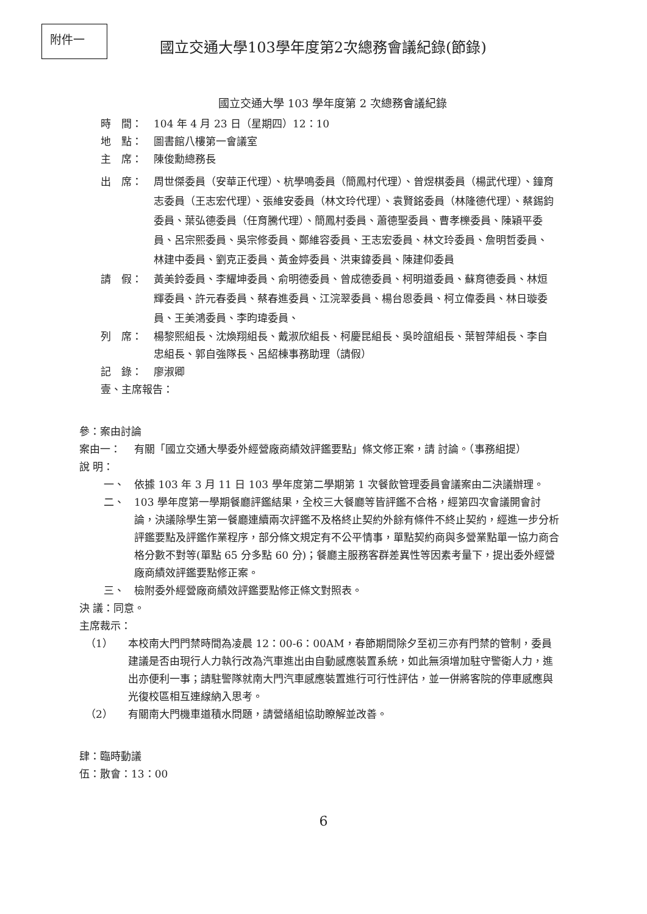附件一
國立交通大學103學年度第2次總務會議紀錄(節錄)
國立交通大學 103 學年度第 2 次總務會議紀錄
時　間： 104 年 4 月 23 日（星期四）12：10
地　點： 圖書館八樓第一會議室
主　席： 陳俊勳總務長
出　席： 周世傑委員（安華正代理）、杭學鳴委員（簡鳳村代理）、曾煜棋委員（楊武代理）、鐘育志委員（王志宏代理）、張維安委員（林文玲代理）、袁賢銘委員（林隆德代理）、蔡錫鈞委員、葉弘德委員（任育騰代理）、簡鳳村委員、蕭德聖委員、曹孝櫟委員、陳穎平委員、呂宗熙委員、吳宗修委員、鄭維容委員、王志宏委員、林文玲委員、詹明哲委員、林建中委員、劉克正委員、黃金婷委員、洪東鍏委員、陳建仰委員
請　假： 黃美鈴委員、李耀坤委員、俞明德委員、曾成德委員、柯明道委員、蘇育德委員、林烜輝委員、許元春委員、蔡春進委員、江浣翠委員、楊台恩委員、柯立偉委員、林日璇委員、王美鴻委員、李昀瑋委員、
列　席： 楊黎熙組長、沈煥翔組長、戴淑欣組長、柯慶昆組長、吳昤誼組長、葉智萍組長、李自忠組長、郭自強隊長、呂紹棟事務助理（請假）
記　錄： 廖淑卿
壹、主席報告：
參：案由討論
案由一： 有關「國立交通大學委外經營廠商績效評鑑要點」條文修正案，請 討論。（事務組提）
說 明：
一、 依據 103 年 3 月 11 日 103 學年度第二學期第 1 次餐飲管理委員會議案由二決議辦理。
二、 103 學年度第一學期餐廳評鑑結果，全校三大餐廳等皆評鑑不合格，經第四次會議開會討論，決議除學生第一餐廳連續兩次評鑑不及格終止契約外餘有條件不終止契約，經進一步分析評鑑要點及評鑑作業程序，部分條文規定有不公平情事，單點契約商與多營業點單一協力商合格分數不對等(單點 65 分多點 60 分)；餐廳主服務客群差異性等因素考量下，提出委外經營廠商績效評鑑要點修正案。
三、 檢附委外經營廠商績效評鑑要點修正條文對照表。
決 議：同意。
主席裁示：
（1） 本校南大門門禁時間為凌晨 12：00-6：00AM，春節期間除夕至初三亦有門禁的管制，委員建議是否由現行人力執行改為汽車進出由自動感應裝置系統，如此無須增加駐守警衛人力，進出亦便利一事；請駐警隊就南大門汽車感應裝置進行可行性評估，並一併將客院的停車感應與光復校區相互連線納入思考。
（2） 有關南大門機車道積水問題，請營繕組協助瞭解並改善。
肆：臨時動議
伍：散會：13：00
6